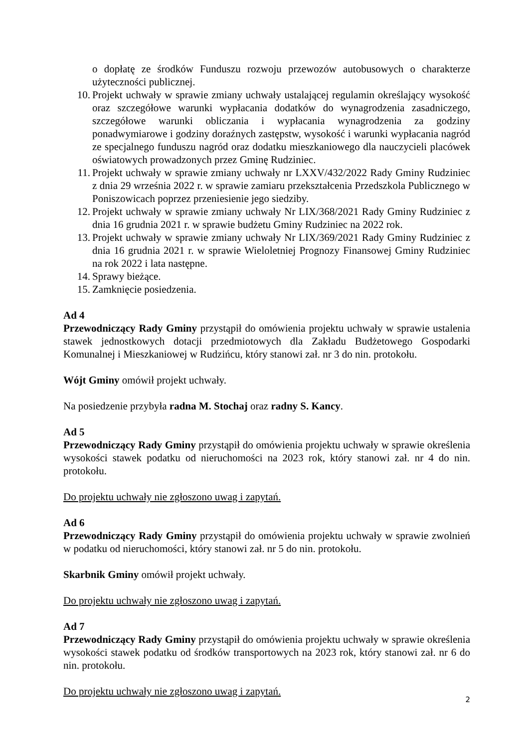o dopłatę ze środków Funduszu rozwoju przewozów autobusowych o charakterze użyteczności publicznej.
10. Projekt uchwały w sprawie zmiany uchwały ustalającej regulamin określający wysokość oraz szczegółowe warunki wypłacania dodatków do wynagrodzenia zasadniczego, szczegółowe warunki obliczania i wypłacania wynagrodzenia za godziny ponadwymiarowe i godziny doraźnych zastępstw, wysokość i warunki wypłacania nagród ze specjalnego funduszu nagród oraz dodatku mieszkaniowego dla nauczycieli placówek oświatowych prowadzonych przez Gminę Rudziniec.
11. Projekt uchwały w sprawie zmiany uchwały nr LXXV/432/2022 Rady Gminy Rudziniec z dnia 29 września 2022 r. w sprawie zamiaru przekształcenia Przedszkola Publicznego w Poniszowicach poprzez przeniesienie jego siedziby.
12. Projekt uchwały w sprawie zmiany uchwały Nr LIX/368/2021 Rady Gminy Rudziniec z dnia 16 grudnia 2021 r. w sprawie budżetu Gminy Rudziniec na 2022 rok.
13. Projekt uchwały w sprawie zmiany uchwały Nr LIX/369/2021 Rady Gminy Rudziniec z dnia 16 grudnia 2021 r. w sprawie Wieloletniej Prognozy Finansowej Gminy Rudziniec na rok 2022 i lata następne.
14. Sprawy bieżące.
15. Zamknięcie posiedzenia.
Ad 4
Przewodniczący Rady Gminy przystąpił do omówienia projektu uchwały w sprawie ustalenia stawek jednostkowych dotacji przedmiotowych dla Zakładu Budżetowego Gospodarki Komunalnej i Mieszkaniowej w Rudzińcu, który stanowi zał. nr 3 do nin. protokołu.
Wójt Gminy omówił projekt uchwały.
Na posiedzenie przybyła radna M. Stochaj oraz radny S. Kancy.
Ad 5
Przewodniczący Rady Gminy przystąpił do omówienia projektu uchwały w sprawie określenia wysokości stawek podatku od nieruchomości na 2023 rok, który stanowi zał. nr 4 do nin. protokołu.
Do projektu uchwały nie zgłoszono uwag i zapytań.
Ad 6
Przewodniczący Rady Gminy przystąpił do omówienia projektu uchwały w sprawie zwolnień w podatku od nieruchomości, który stanowi zał. nr 5 do nin. protokołu.
Skarbnik Gminy omówił projekt uchwały.
Do projektu uchwały nie zgłoszono uwag i zapytań.
Ad 7
Przewodniczący Rady Gminy przystąpił do omówienia projektu uchwały w sprawie określenia wysokości stawek podatku od środków transportowych na 2023 rok, który stanowi zał. nr 6 do nin. protokołu.
Do projektu uchwały nie zgłoszono uwag i zapytań.
2